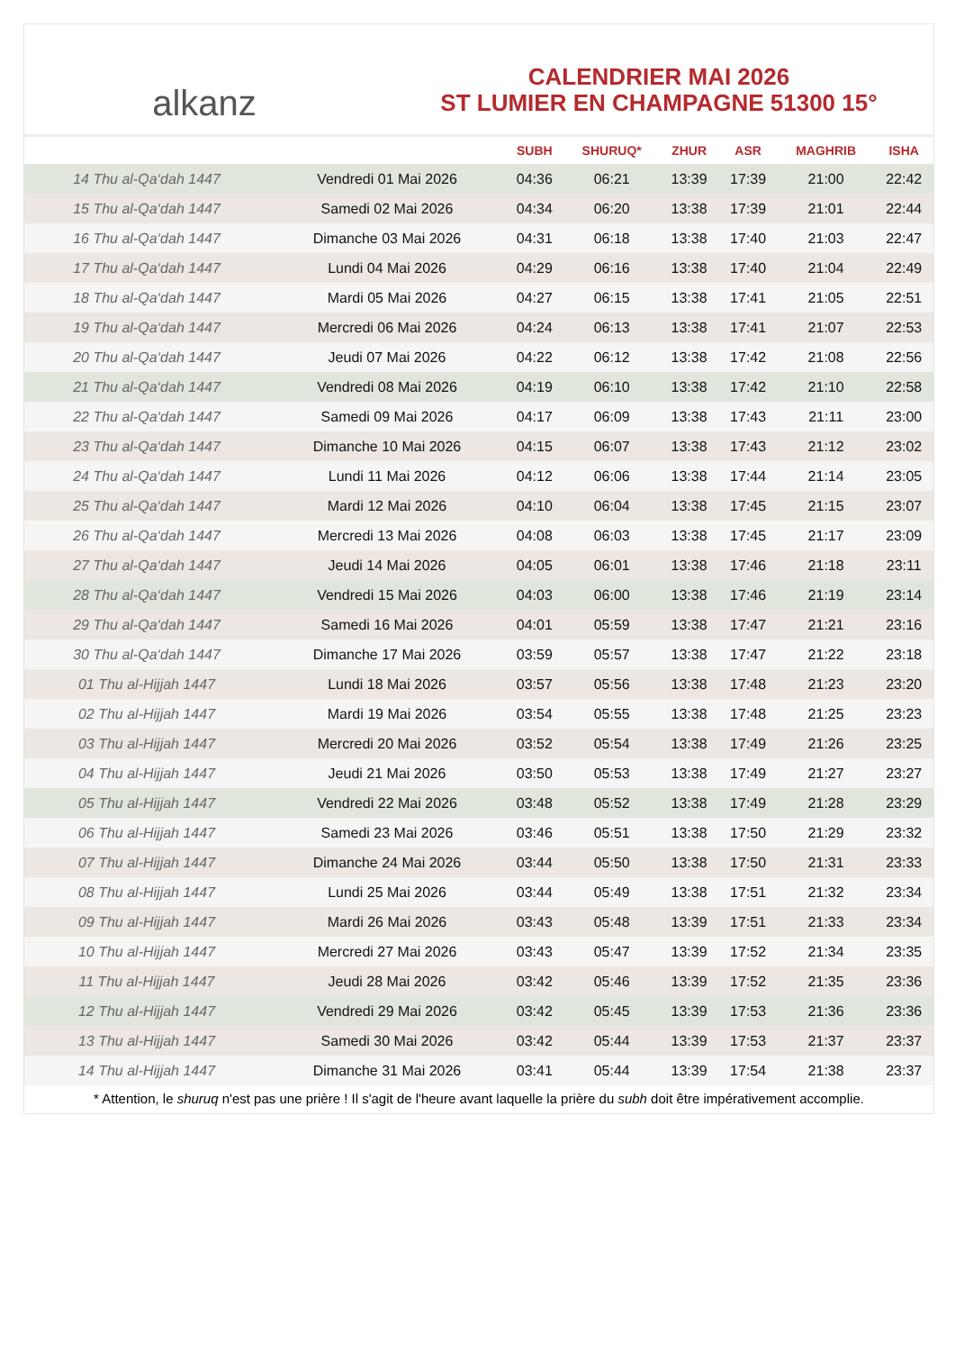alkanz
CALENDRIER MAI 2026
ST LUMIER EN CHAMPAGNE 51300 15°
| | | SUBH | SHURUQ* | ZHUR | ASR | MAGHRIB | ISHA |
| --- | --- | --- | --- | --- | --- | --- | --- |
| 14 Thu al-Qa‘dah 1447 | Vendredi 01 Mai 2026 | 04:36 | 06:21 | 13:39 | 17:39 | 21:00 | 22:42 |
| 15 Thu al-Qa‘dah 1447 | Samedi 02 Mai 2026 | 04:34 | 06:20 | 13:38 | 17:39 | 21:01 | 22:44 |
| 16 Thu al-Qa‘dah 1447 | Dimanche 03 Mai 2026 | 04:31 | 06:18 | 13:38 | 17:40 | 21:03 | 22:47 |
| 17 Thu al-Qa‘dah 1447 | Lundi 04 Mai 2026 | 04:29 | 06:16 | 13:38 | 17:40 | 21:04 | 22:49 |
| 18 Thu al-Qa‘dah 1447 | Mardi 05 Mai 2026 | 04:27 | 06:15 | 13:38 | 17:41 | 21:05 | 22:51 |
| 19 Thu al-Qa‘dah 1447 | Mercredi 06 Mai 2026 | 04:24 | 06:13 | 13:38 | 17:41 | 21:07 | 22:53 |
| 20 Thu al-Qa‘dah 1447 | Jeudi 07 Mai 2026 | 04:22 | 06:12 | 13:38 | 17:42 | 21:08 | 22:56 |
| 21 Thu al-Qa‘dah 1447 | Vendredi 08 Mai 2026 | 04:19 | 06:10 | 13:38 | 17:42 | 21:10 | 22:58 |
| 22 Thu al-Qa‘dah 1447 | Samedi 09 Mai 2026 | 04:17 | 06:09 | 13:38 | 17:43 | 21:11 | 23:00 |
| 23 Thu al-Qa‘dah 1447 | Dimanche 10 Mai 2026 | 04:15 | 06:07 | 13:38 | 17:43 | 21:12 | 23:02 |
| 24 Thu al-Qa‘dah 1447 | Lundi 11 Mai 2026 | 04:12 | 06:06 | 13:38 | 17:44 | 21:14 | 23:05 |
| 25 Thu al-Qa‘dah 1447 | Mardi 12 Mai 2026 | 04:10 | 06:04 | 13:38 | 17:45 | 21:15 | 23:07 |
| 26 Thu al-Qa‘dah 1447 | Mercredi 13 Mai 2026 | 04:08 | 06:03 | 13:38 | 17:45 | 21:17 | 23:09 |
| 27 Thu al-Qa‘dah 1447 | Jeudi 14 Mai 2026 | 04:05 | 06:01 | 13:38 | 17:46 | 21:18 | 23:11 |
| 28 Thu al-Qa‘dah 1447 | Vendredi 15 Mai 2026 | 04:03 | 06:00 | 13:38 | 17:46 | 21:19 | 23:14 |
| 29 Thu al-Qa‘dah 1447 | Samedi 16 Mai 2026 | 04:01 | 05:59 | 13:38 | 17:47 | 21:21 | 23:16 |
| 30 Thu al-Qa‘dah 1447 | Dimanche 17 Mai 2026 | 03:59 | 05:57 | 13:38 | 17:47 | 21:22 | 23:18 |
| 01 Thu al-Hijjah 1447 | Lundi 18 Mai 2026 | 03:57 | 05:56 | 13:38 | 17:48 | 21:23 | 23:20 |
| 02 Thu al-Hijjah 1447 | Mardi 19 Mai 2026 | 03:54 | 05:55 | 13:38 | 17:48 | 21:25 | 23:23 |
| 03 Thu al-Hijjah 1447 | Mercredi 20 Mai 2026 | 03:52 | 05:54 | 13:38 | 17:49 | 21:26 | 23:25 |
| 04 Thu al-Hijjah 1447 | Jeudi 21 Mai 2026 | 03:50 | 05:53 | 13:38 | 17:49 | 21:27 | 23:27 |
| 05 Thu al-Hijjah 1447 | Vendredi 22 Mai 2026 | 03:48 | 05:52 | 13:38 | 17:49 | 21:28 | 23:29 |
| 06 Thu al-Hijjah 1447 | Samedi 23 Mai 2026 | 03:46 | 05:51 | 13:38 | 17:50 | 21:29 | 23:32 |
| 07 Thu al-Hijjah 1447 | Dimanche 24 Mai 2026 | 03:44 | 05:50 | 13:38 | 17:50 | 21:31 | 23:33 |
| 08 Thu al-Hijjah 1447 | Lundi 25 Mai 2026 | 03:44 | 05:49 | 13:38 | 17:51 | 21:32 | 23:34 |
| 09 Thu al-Hijjah 1447 | Mardi 26 Mai 2026 | 03:43 | 05:48 | 13:39 | 17:51 | 21:33 | 23:34 |
| 10 Thu al-Hijjah 1447 | Mercredi 27 Mai 2026 | 03:43 | 05:47 | 13:39 | 17:52 | 21:34 | 23:35 |
| 11 Thu al-Hijjah 1447 | Jeudi 28 Mai 2026 | 03:42 | 05:46 | 13:39 | 17:52 | 21:35 | 23:36 |
| 12 Thu al-Hijjah 1447 | Vendredi 29 Mai 2026 | 03:42 | 05:45 | 13:39 | 17:53 | 21:36 | 23:36 |
| 13 Thu al-Hijjah 1447 | Samedi 30 Mai 2026 | 03:42 | 05:44 | 13:39 | 17:53 | 21:37 | 23:37 |
| 14 Thu al-Hijjah 1447 | Dimanche 31 Mai 2026 | 03:41 | 05:44 | 13:39 | 17:54 | 21:38 | 23:37 |
* Attention, le shuruq n'est pas une prière ! Il s'agit de l'heure avant laquelle la prière du subh doit être impérativement accomplie.